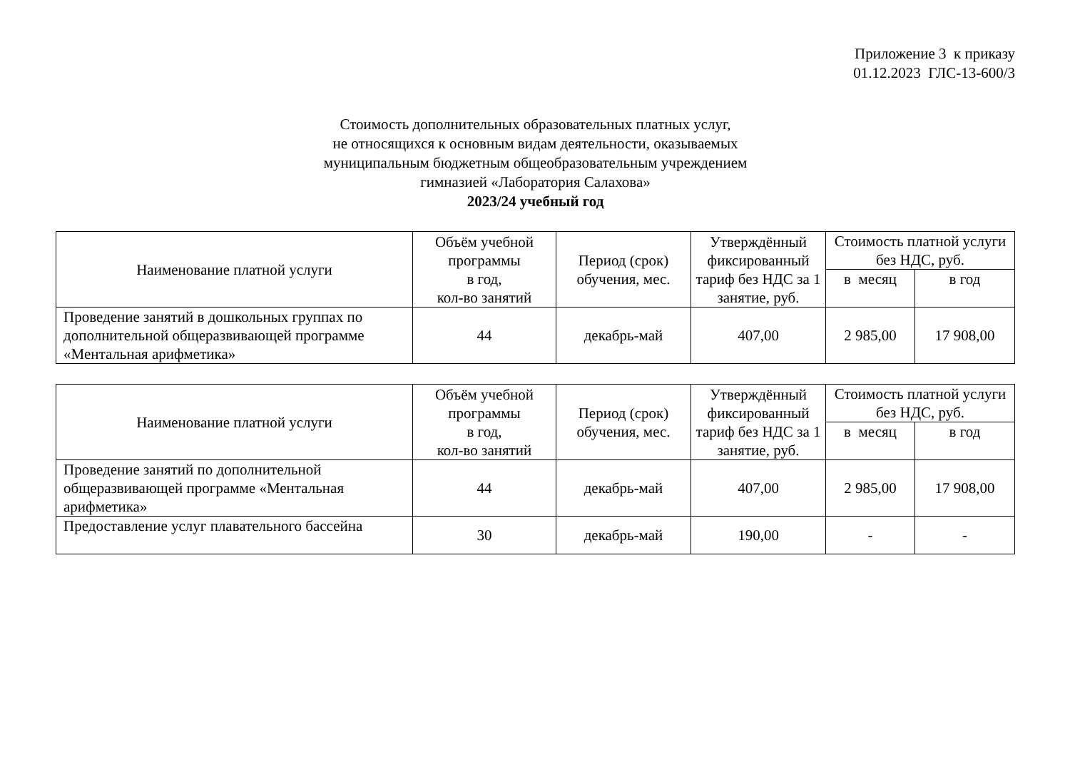Приложение 3 к приказу
01.12.2023 ГЛС-13-600/3
Стоимость дополнительных образовательных платных услуг,
не относящихся к основным видам деятельности, оказываемых
муниципальным бюджетным общеобразовательным учреждением
гимназией «Лаборатория Салахова»
2023/24 учебный год
| Наименование платной услуги | Объём учебной программы в год, кол-во занятий | Период (срок) обучения, мес. | Утверждённый фиксированный тариф без НДС за 1 занятие, руб. | Стоимость платной услуги без НДС, руб. | |
| --- | --- | --- | --- | --- | --- |
| | | | | в месяц | в год |
| Проведение занятий в дошкольных группах по дополнительной общеразвивающей программе «Ментальная арифметика» | 44 | декабрь-май | 407,00 | 2 985,00 | 17 908,00 |
| Наименование платной услуги | Объём учебной программы в год, кол-во занятий | Период (срок) обучения, мес. | Утверждённый фиксированный тариф без НДС за 1 занятие, руб. | Стоимость платной услуги без НДС, руб. | |
| --- | --- | --- | --- | --- | --- |
| | | | | в месяц | в год |
| Проведение занятий по дополнительной общеразвивающей программе «Ментальная арифметика» | 44 | декабрь-май | 407,00 | 2 985,00 | 17 908,00 |
| Предоставление услуг плавательного бассейна | 30 | декабрь-май | 190,00 | - | - |